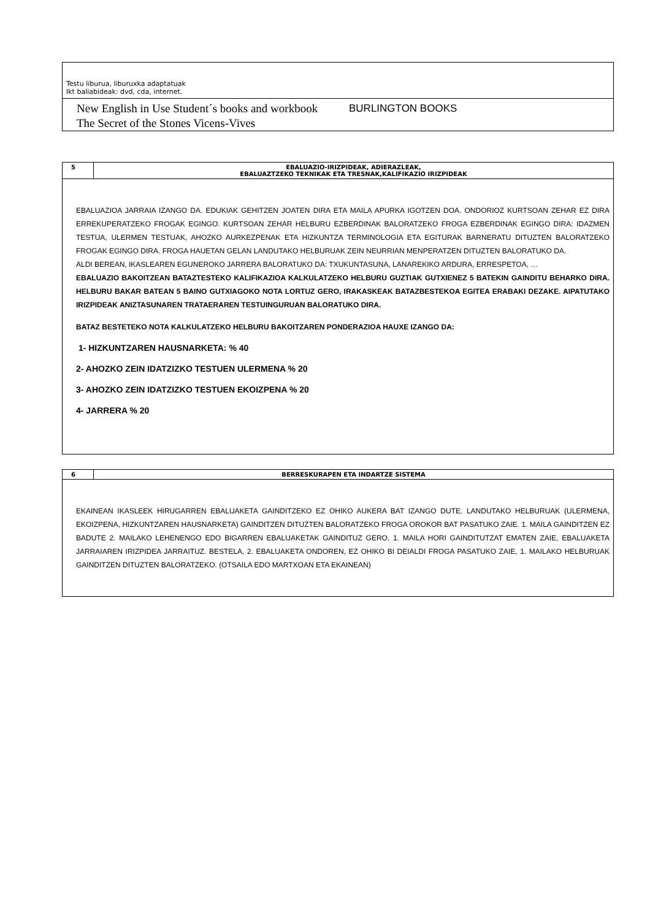Testu liburua, liburuxka adaptatuak
Ikt baliabideak: dvd, cda, internet.
| New English in Use Student´s books and workbook The Secret of the Stones Vicens-Vives | BURLINGTON BOOKS |
| 5 | EBALUAZIO-IRIZPIDEAK, ADIERAZLEAK, EBALUAZTZEKO TEKNIKAK ETA TRESNAK,KALIFIKAZIO IRIZPIDEAK |
EBALUAZIOA JARRAIA IZANGO DA. EDUKIAK GEHITZEN JOATEN DIRA ETA MAILA APURKA IGOTZEN DOA. ONDORIOZ KURTSOAN ZEHAR EZ DIRA ERREKUPERATZEKO FROGAK EGINGO. KURTSOAN ZEHAR HELBURU EZBERDINAK BALORATZEKO FROGA EZBERDINAK EGINGO DIRA: IDAZMEN TESTUA, ULERMEN TESTUAK, AHOZKO AURKEZPENAK ETA HIZKUNTZA TERMINOLOGIA ETA EGITURAK BARNERATU DITUZTEN BALORATZEKO FROGAK EGINGO DIRA. FROGA HAUETAN GELAN LANDUTAKO HELBURUAK ZEIN NEURRIAN MENPERATZEN DITUZTEN BALORATUKO DA.
ALDI BEREAN, IKASLEAREN EGUNEROKO JARRERA BALORATUKO DA: TXUKUNTASUNA, LANAREKIKO ARDURA, ERRESPETOA, …
EBALUAZIO BAKOITZEAN BATAZTESTEKO KALIFIKAZIOA KALKULATZEKO HELBURU GUZTIAK GUTXIENEZ 5 BATEKIN GAINDITU BEHARKO DIRA. HELBURU BAKAR BATEAN 5 BAINO GUTXIAGOKO NOTA LORTUZ GERO, IRAKASKEAK BATAZBESTEKOA EGITEA ERABAKI DEZAKE. AIPATUTAKO IRIZPIDEAK ANIZTASUNAREN TRATAERAREN TESTUINGURUAN BALORATUKO DIRA.
BATAZ BESTETEKO NOTA KALKULATZEKO HELBURU BAKOITZAREN PONDERAZIOA HAUXE IZANGO DA:
1- HIZKUNTZAREN HAUSNARKETA: % 40
2- AHOZKO ZEIN IDATZIZKO TESTUEN ULERMENA % 20
3- AHOZKO ZEIN IDATZIZKO TESTUEN EKOIZPENA % 20
4- JARRERA % 20
| 6 | BERRESKURAPEN ETA INDARTZE SISTEMA |
EKAINEAN IKASLEEK HIRUGARREN EBALUAKETA GAINDITZEKO EZ OHIKO AUKERA BAT IZANGO DUTE. LANDUTAKO HELBURUAK (ULERMENA, EKOIZPENA, HIZKUNTZAREN HAUSNARKETA) GAINDITZEN DITUZTEN BALORATZEKO FROGA OROKOR BAT PASATUKO ZAIE. 1. MAILA GAINDITZEN EZ BADUTE 2. MAILAKO LEHENENGO EDO BIGARREN EBALUAKETAK GAINDITUZ GERO, 1. MAILA HORI GAINDITUTZAT EMATEN ZAIE, EBALUAKETA JARRAIAREN IRIZPIDEA JARRAITUZ. BESTELA, 2. EBALUAKETA ONDOREN, EZ OHIKO BI DEIALDI FROGA PASATUKO ZAIE, 1. MAILAKO HELBURUAK GAINDITZEN DITUZTEN BALORATZEKO. (OTSAILA EDO MARTXOAN ETA EKAINEAN)